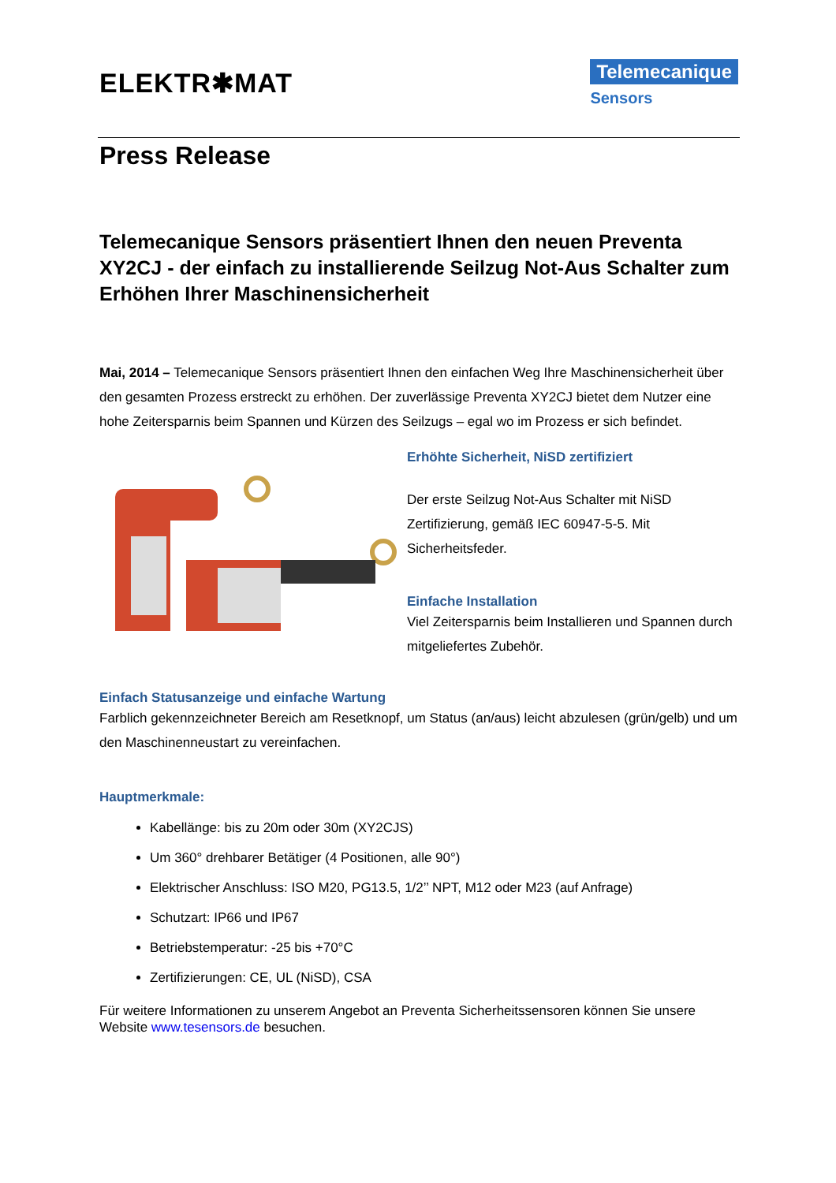ELEKTR✱MAT
Telemecanique
Sensors
Press Release
Telemecanique Sensors präsentiert Ihnen den neuen Preventa XY2CJ - der einfach zu installierende Seilzug Not-Aus Schalter zum Erhöhen Ihrer Maschinensicherheit
Mai, 2014 – Telemecanique Sensors präsentiert Ihnen den einfachen Weg Ihre Maschinensicherheit über den gesamten Prozess erstreckt zu erhöhen. Der zuverlässige Preventa XY2CJ bietet dem Nutzer eine hohe Zeitersparnis beim Spannen und Kürzen des Seilzugs – egal wo im Prozess er sich befindet.
Erhöhte Sicherheit, NiSD zertifiziert
Der erste Seilzug Not-Aus Schalter mit NiSD Zertifizierung, gemäß IEC 60947-5-5. Mit Sicherheitsfeder.
Einfache Installation
Viel Zeitersparnis beim Installieren und Spannen durch mitgeliefertes Zubehör.
Einfach Statusanzeige und einfache Wartung
Farblich gekennzeichneter Bereich am Resetknopf, um Status (an/aus) leicht abzulesen (grün/gelb) und um den Maschinenneustart zu vereinfachen.
Hauptmerkmale:
Kabellänge: bis zu 20m oder 30m (XY2CJS)
Um 360° drehbarer Betätiger (4 Positionen, alle 90°)
Elektrischer Anschluss: ISO M20, PG13.5, 1/2’’ NPT, M12 oder M23 (auf Anfrage)
Schutzart: IP66 und IP67
Betriebstemperatur: -25 bis +70°C
Zertifizierungen: CE, UL (NiSD), CSA
Für weitere Informationen zu unserem Angebot an Preventa Sicherheitssensoren können Sie unsere Website www.tesensors.de besuchen.